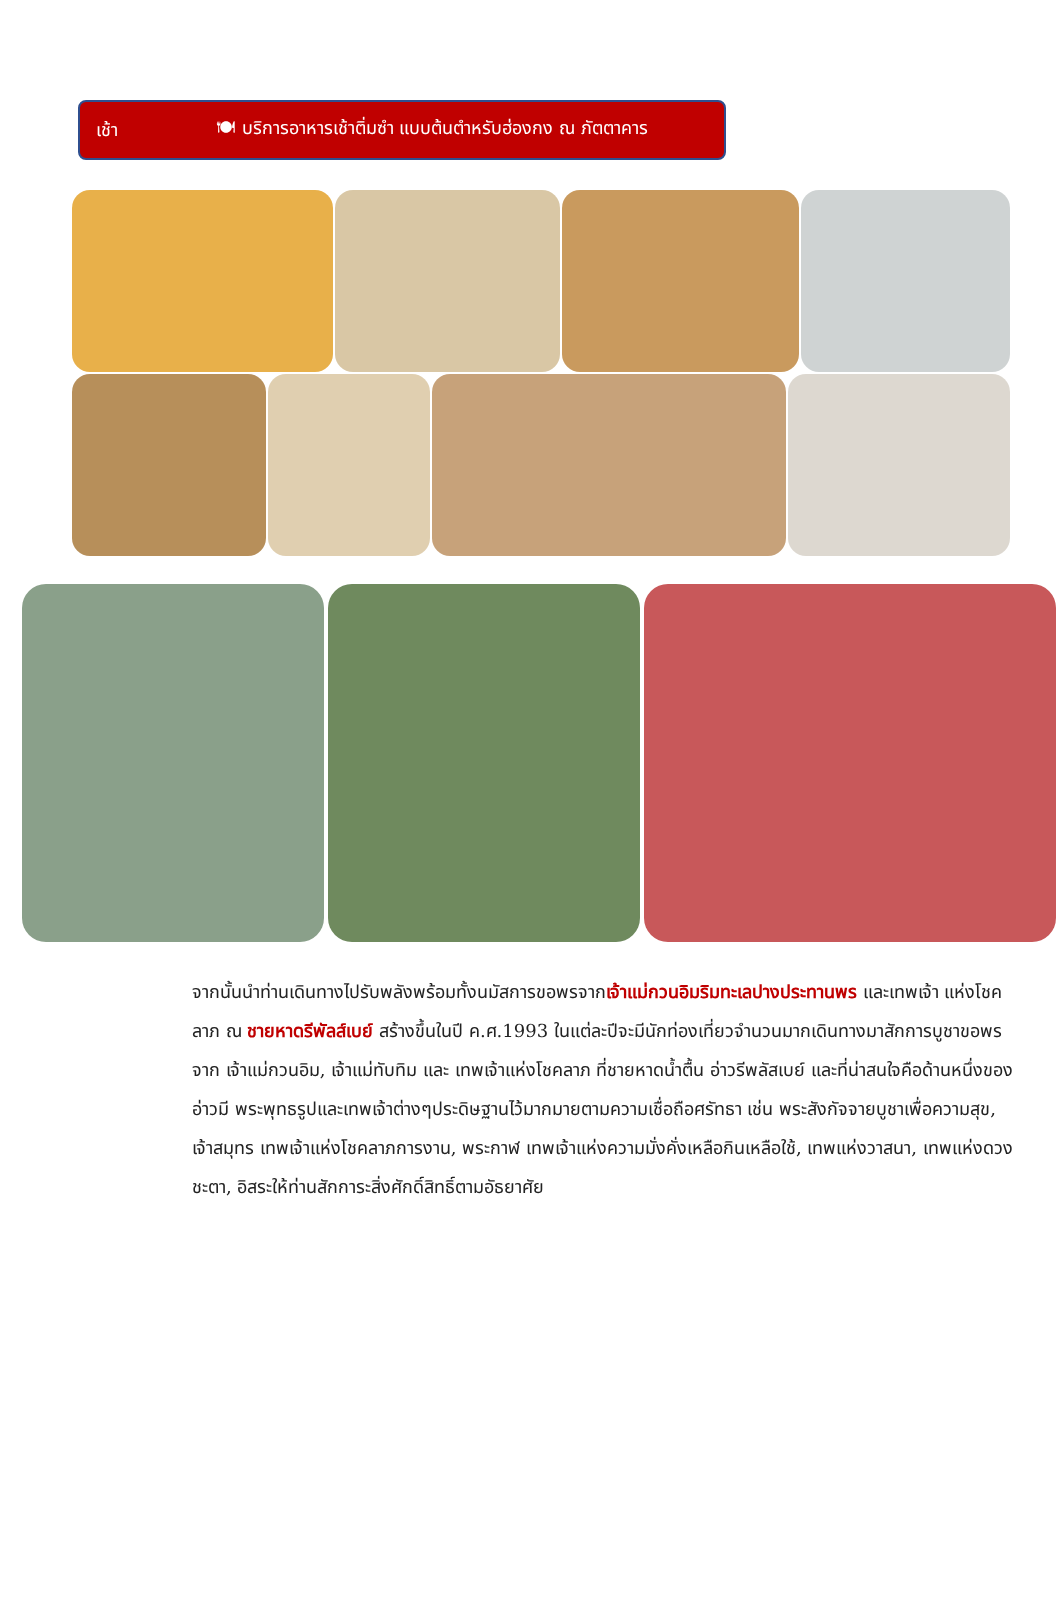เช้า 🍽 บริการอาหารเช้าติ่มซำ แบบต้นตำหรับฮ่องกง ณ ภัตตาคาร
จากนั้นนำท่านเดินทางไปรับพลังพร้อมทั้งนมัสการขอพรจากเจ้าแม่กวนอิมริมทะเลปางประทานพร และเทพเจ้า แห่งโชคลาภ ณ ชายหาดรีพัลส์เบย์ สร้างขึ้นในปี ค.ศ.1993 ในแต่ละปีจะมีนักท่องเที่ยวจำนวนมากเดินทางมาสักการบูชาขอพรจาก เจ้าแม่กวนอิม, เจ้าแม่ทับทิม และ เทพเจ้าแห่งโชคลาภ ที่ชายหาดน้ำตื้น อ่าวรีพลัสเบย์ และที่น่าสนใจคือด้านหนึ่งของอ่าวมี พระพุทธรูปและเทพเจ้าต่างๆประดิษฐานไว้มากมายตามความเชื่อถือศรัทธา เช่น พระสังกัจจายบูชาเพื่อความสุข, เจ้าสมุทร เทพเจ้าแห่งโชคลาภการงาน, พระกาฬ เทพเจ้าแห่งความมั่งคั่งเหลือกินเหลือใช้, เทพแห่งวาสนา, เทพแห่งดวงชะตา, อิสระให้ท่านสักการะสิ่งศักดิ์สิทธิ์ตามอัธยาศัย